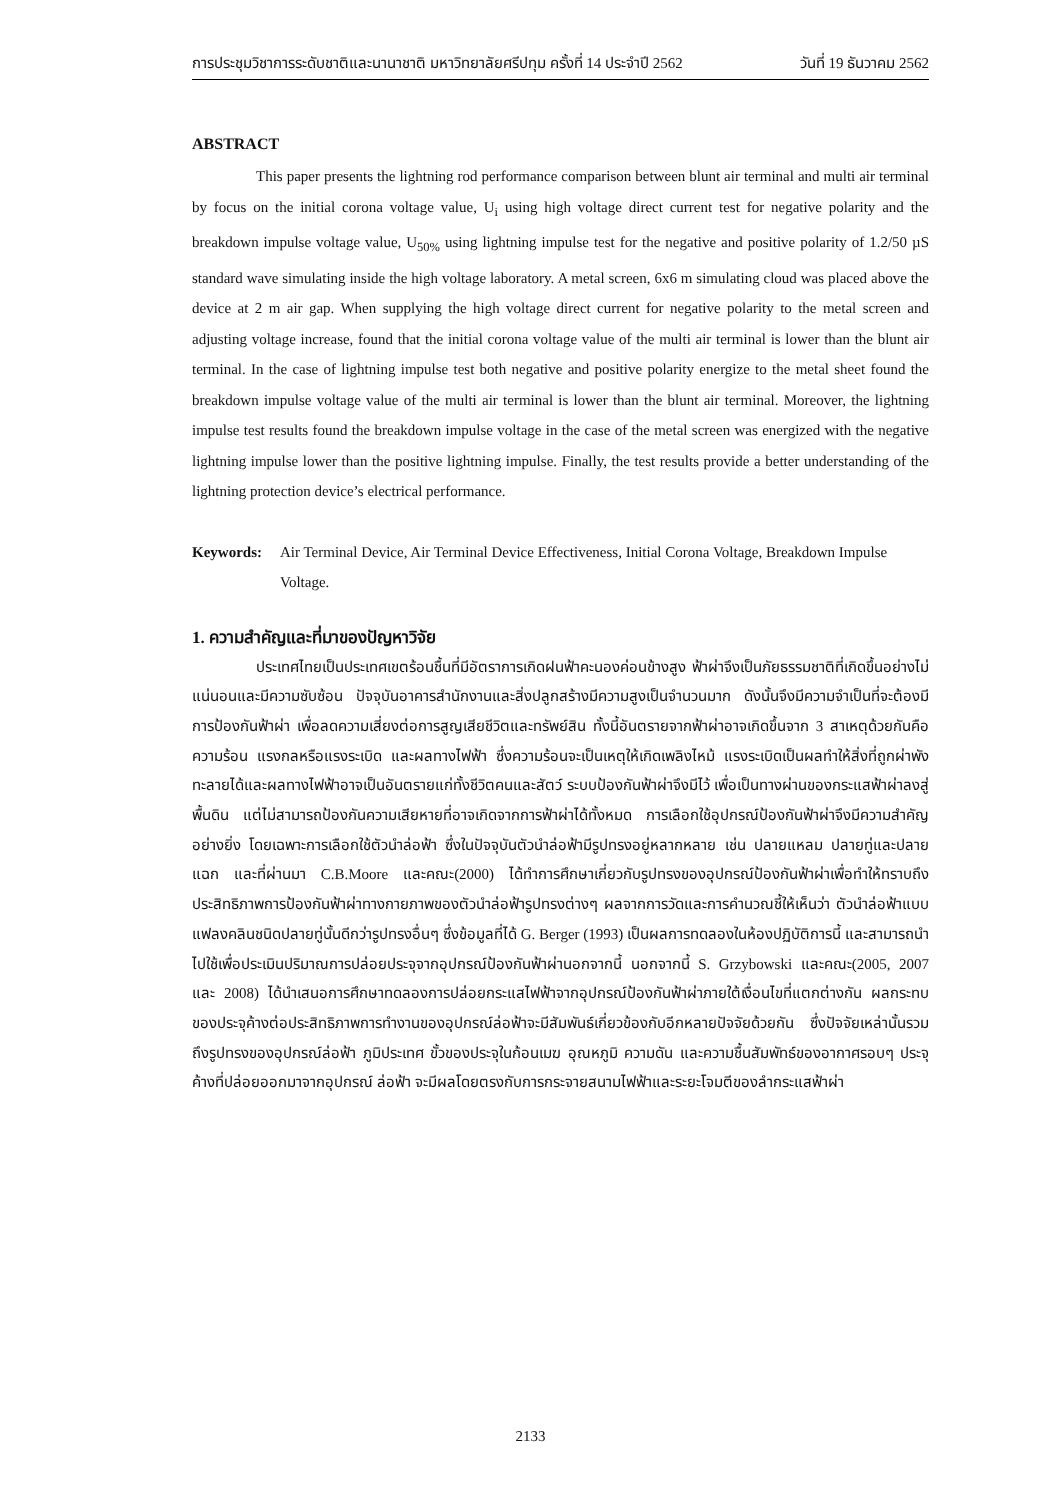การประชุมวิชาการระดับชาติและนานาชาติ มหาวิทยาลัยศรีปทุม ครั้งที่ 14 ประจำปี 2562 วันที่ 19 ธันวาคม 2562
ABSTRACT
This paper presents the lightning rod performance comparison between blunt air terminal and multi air terminal by focus on the initial corona voltage value, U<sub>i</sub> using high voltage direct current test for negative polarity and the breakdown impulse voltage value, U<sub>50%</sub> using lightning impulse test for the negative and positive polarity of 1.2/50 µS standard wave simulating inside the high voltage laboratory. A metal screen, 6x6 m simulating cloud was placed above the device at 2 m air gap. When supplying the high voltage direct current for negative polarity to the metal screen and adjusting voltage increase, found that the initial corona voltage value of the multi air terminal is lower than the blunt air terminal. In the case of lightning impulse test both negative and positive polarity energize to the metal sheet found the breakdown impulse voltage value of the multi air terminal is lower than the blunt air terminal. Moreover, the lightning impulse test results found the breakdown impulse voltage in the case of the metal screen was energized with the negative lightning impulse lower than the positive lightning impulse. Finally, the test results provide a better understanding of the lightning protection device’s electrical performance.
Keywords: Air Terminal Device, Air Terminal Device Effectiveness, Initial Corona Voltage, Breakdown Impulse Voltage.
1. ความสำคัญและที่มาของปัญหาวิจัย
ประเทศไทยเป็นประเทศเขตร้อนชื้นที่มีอัตราการเกิดฝนฟ้าคะนองค่อนข้างสูง ฟ้าผ่าจึงเป็นภัยธรรมชาติที่เกิดขึ้นอย่างไม่แน่นอนและมีความซับซ้อน ปัจจุบันอาคารสำนักงานและสิ่งปลูกสร้างมีความสูงเป็นจำนวนมาก ดังนั้นจึงมีความจำเป็นที่จะต้องมีการป้องกันฟ้าผ่า เพื่อลดความเสี่ยงต่อการสูญเสียชีวิตและทรัพย์สิน ทั้งนี้อันตรายจากฟ้าผ่าอาจเกิดขึ้นจาก 3 สาเหตุด้วยกันคือ ความร้อน แรงกลหรือแรงระเบิด และผลทางไฟฟ้า ซึ่งความร้อนจะเป็นเหตุให้เกิดเพลิงไหม้ แรงระเบิดเป็นผลทำให้สิ่งที่ถูกผ่าพังทะลายได้และผลทางไฟฟ้าอาจเป็นอันตรายแก่ทั้งชีวิตคนและสัตว์ ระบบป้องกันฟ้าผ่าจึงมีไว้ เพื่อเป็นทางผ่านของกระแสฟ้าผ่าลงสู่พื้นดิน แต่ไม่สามารถป้องกันความเสียหายที่อาจเกิดจากการฟ้าผ่าได้ทั้งหมด การเลือกใช้อุปกรณ์ป้องกันฟ้าผ่าจึงมีความสำคัญอย่างยิ่ง โดยเฉพาะการเลือกใช้ตัวนำล่อฟ้า ซึ่งในปัจจุบันตัวนำล่อฟ้ามีรูปทรงอยู่หลากหลาย เช่น ปลายแหลม ปลายทู่และปลายแฉก และที่ผ่านมา C.B.Moore และคณะ(2000) ได้ทำการศึกษาเกี่ยวกับรูปทรงของอุปกรณ์ป้องกันฟ้าผ่าเพื่อทำให้ทราบถึงประสิทธิภาพการป้องกันฟ้าผ่าทางกายภาพของตัวนำล่อฟ้ารูปทรงต่างๆ ผลจากการวัดและการคำนวณชี้ให้เห็นว่า ตัวนำล่อฟ้าแบบแฟลงคลินชนิดปลายทู่นั้นดีกว่ารูปทรงอื่นๆ ซึ่งข้อมูลที่ได้ G. Berger (1993) เป็นผลการทดลองในห้องปฏิบัติการนี้ และสามารถนำไปใช้เพื่อประเมินปริมาณการปล่อยประจุจากอุปกรณ์ป้องกันฟ้าผ่านอกจากนี้ นอกจากนี้ S. Grzybowski และคณะ(2005, 2007 และ 2008) ได้นำเสนอการศึกษาทดลองการปล่อยกระแสไฟฟ้าจากอุปกรณ์ป้องกันฟ้าผ่าภายใต้เงื่อนไขที่แตกต่างกัน ผลกระทบของประจุค้างต่อประสิทธิภาพการทำงานของอุปกรณ์ล่อฟ้าจะมีสัมพันธ์เกี่ยวข้องกับอีกหลายปัจจัยด้วยกัน ซึ่งปัจจัยเหล่านั้นรวมถึงรูปทรงของอุปกรณ์ล่อฟ้า ภูมิประเทศ ขั้วของประจุในก้อนเมฆ อุณหภูมิ ความดัน และความชื้นสัมพัทธ์ของอากาศรอบๆ ประจุค้างที่ปล่อยออกมาจากอุปกรณ์ ล่อฟ้า จะมีผลโดยตรงกับการกระจายสนามไฟฟ้าและระยะโจมตีของลำกระแสฟ้าผ่า
2133